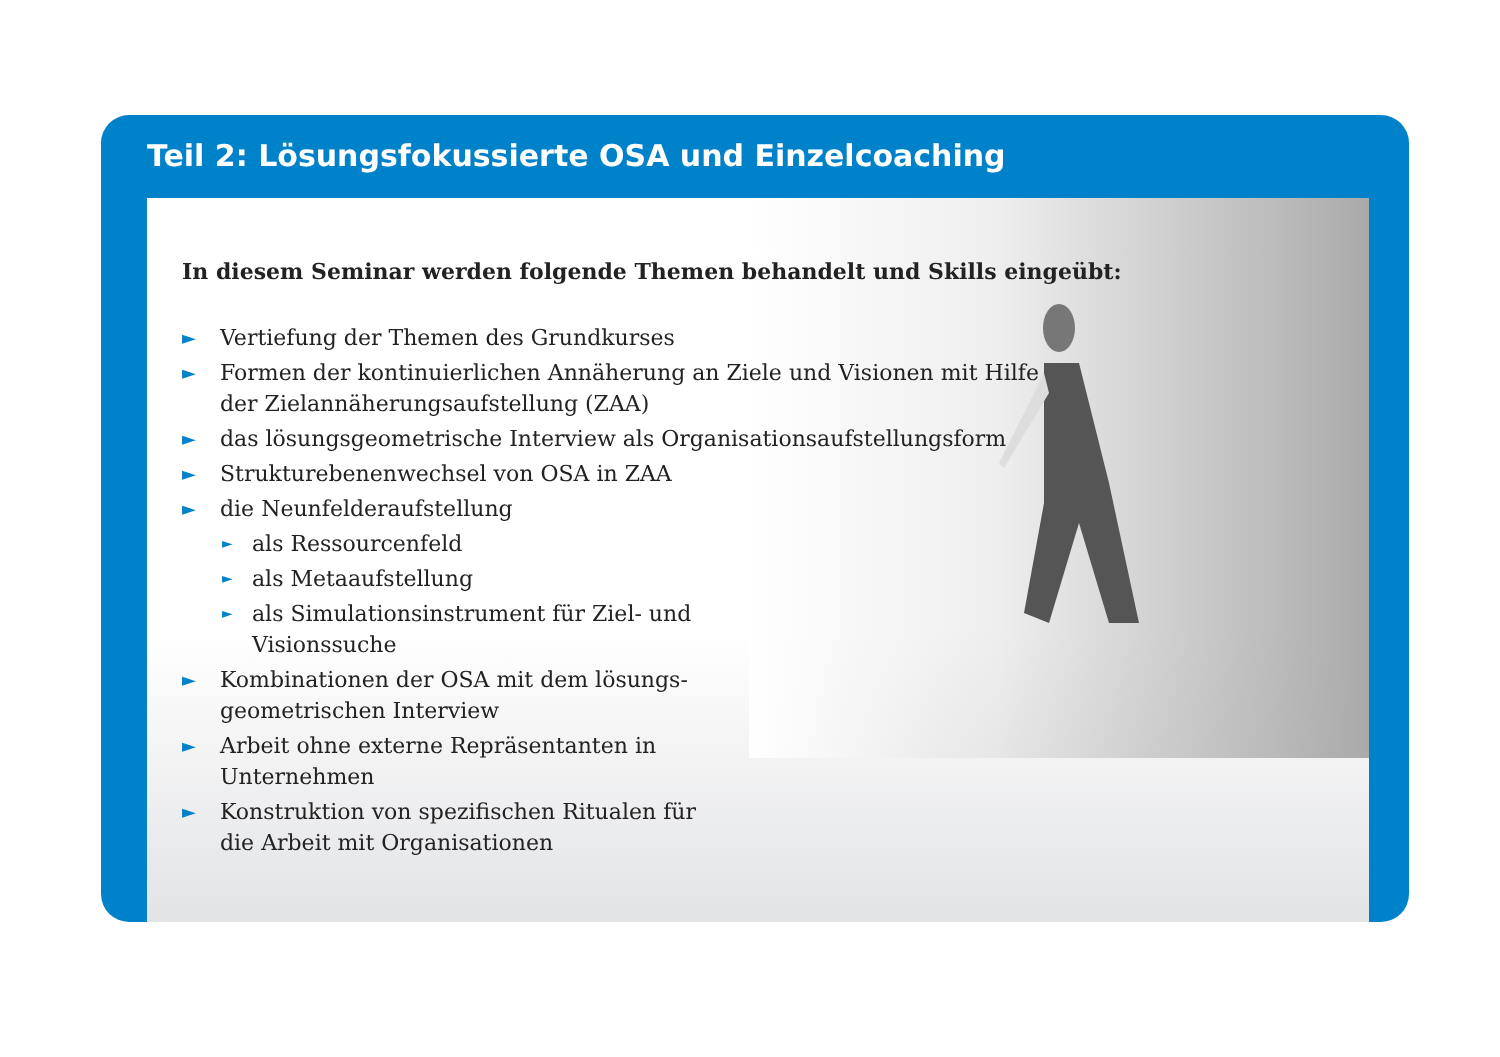Teil 2: Lösungsfokussierte OSA und Einzelcoaching
In diesem Seminar werden folgende Themen behandelt und Skills eingeübt:
► Vertiefung der Themen des Grundkurses
► Formen der kontinuierlichen Annäherung an Ziele und Visionen mit Hilfe
der Zielannäherungsaufstellung (ZAA)
► das lösungsgeometrische Interview als Organisationsaufstellungsform
► Strukturebenenwechsel von OSA in ZAA
► die Neunfelderaufstellung
► als Ressourcenfeld
► als Metaaufstellung
► als Simulationsinstrument für Ziel- und
Visionssuche
► Kombinationen der OSA mit dem lösungs-
geometrischen Interview
► Arbeit ohne externe Repräsentanten in
Unternehmen
► Konstruktion von spezifischen Ritualen für
die Arbeit mit Organisationen